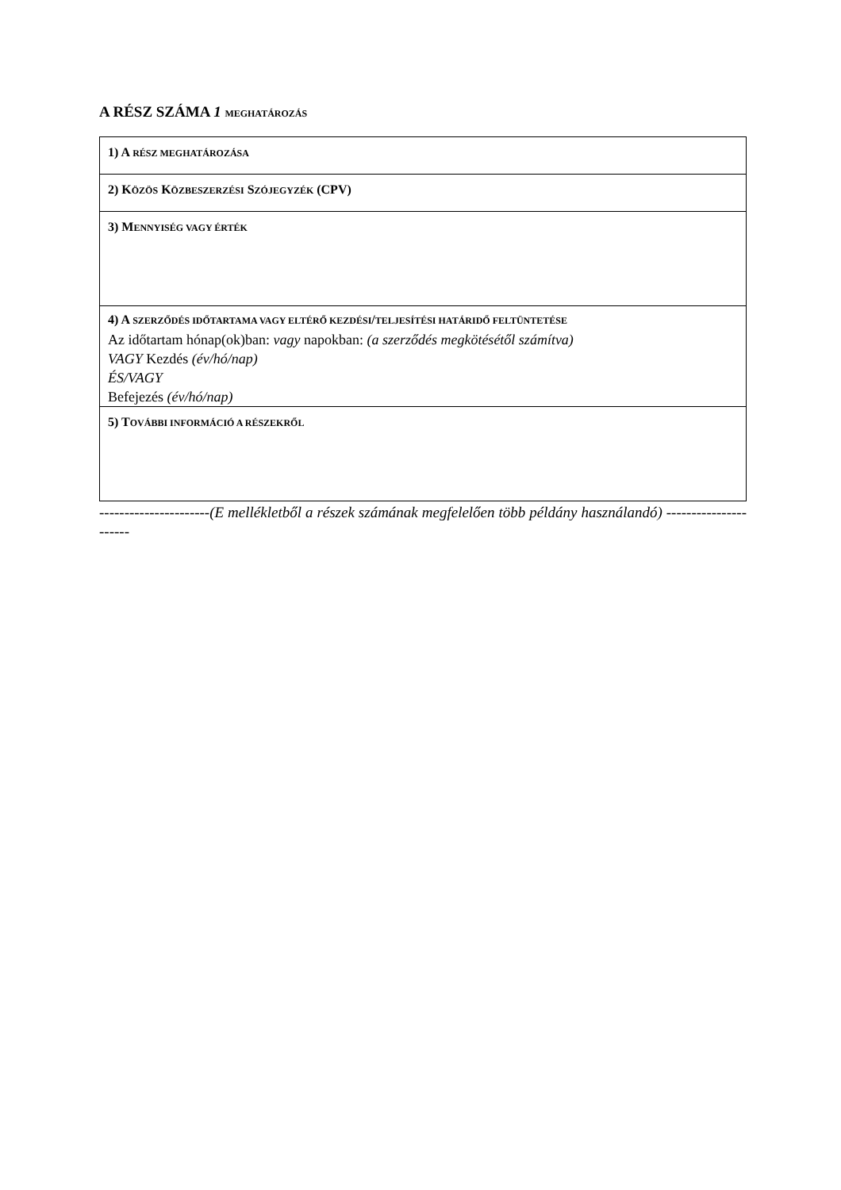A RÉSZ SZÁMA 1 MEGHATÁROZÁS
| 1) A RÉSZ MEGHATÁROZÁSA |
| 2) K ÖZÖS K ÖZBESZERZÉSI S ZÓJEGYZÉK (CPV) |
| 3) M ENNYISÉG VAGY ÉRTÉK |
| 4) A SZERZŐDÉS IDŐTARTAMA VAGY ELTÉRŐ KEZDÉSI / TELJESÍTÉSI HATÁRIDŐ FELTÜNTETÉSE Az időtartam hónap(ok)ban: vagy napokban: (a szerződés megkötésétől számítva) VAGY Kezdés (év/hó/nap) ÉS/VAGY Befejezés (év/hó/nap) |
| 5) T OVÁBBI INFORMÁCIÓ A RÉSZEKRŐL |
----------------------(E mellékletből a részek számának megfelelően több példány használandó) ----------------------